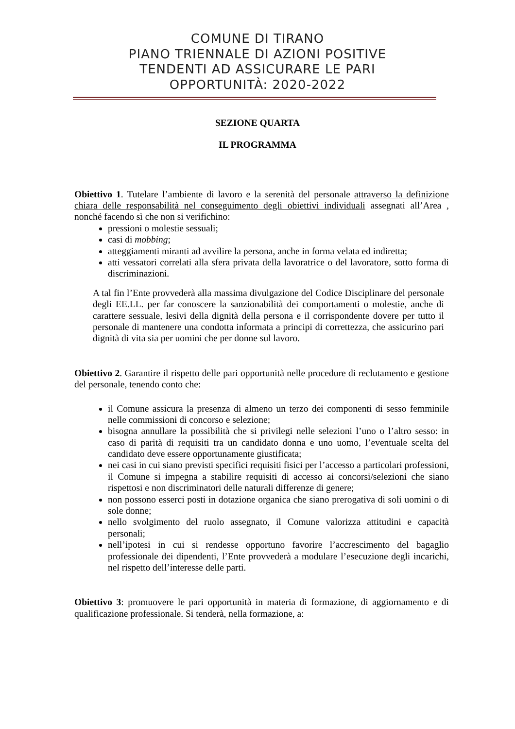COMUNE DI TIRANO
PIANO TRIENNALE DI AZIONI POSITIVE
TENDENTI AD ASSICURARE LE PARI
OPPORTUNITÀ: 2020-2022
SEZIONE QUARTA
IL PROGRAMMA
Obiettivo 1. Tutelare l’ambiente di lavoro e la serenità del personale attraverso la definizione chiara delle responsabilità nel conseguimento degli obiettivi individuali assegnati all’Area , nonché facendo sì che non si verifichino:
pressioni o molestie sessuali;
casi di mobbing;
atteggiamenti miranti ad avvilire la persona, anche in forma velata ed indiretta;
atti vessatori correlati alla sfera privata della lavoratrice o del lavoratore, sotto forma di discriminazioni.
A tal fin l’Ente provvederà alla massima divulgazione del Codice Disciplinare del personale degli EE.LL. per far conoscere la sanzionabilità dei comportamenti o molestie, anche di carattere sessuale, lesivi della dignità della persona e il corrispondente dovere per tutto il personale di mantenere una condotta informata a principi di correttezza, che assicurino pari dignità di vita sia per uomini che per donne sul lavoro.
Obiettivo 2. Garantire il rispetto delle pari opportunità nelle procedure di reclutamento e gestione del personale, tenendo conto che:
il Comune assicura la presenza di almeno un terzo dei componenti di sesso femminile nelle commissioni di concorso e selezione;
bisogna annullare la possibilità che si privilegi nelle selezioni l’uno o l’altro sesso: in caso di parità di requisiti tra un candidato donna e uno uomo, l’eventuale scelta del candidato deve essere opportunamente giustificata;
nei casi in cui siano previsti specifici requisiti fisici per l’accesso a particolari professioni, il Comune si impegna a stabilire requisiti di accesso ai concorsi/selezioni che siano rispettosi e non discriminatori delle naturali differenze di genere;
non possono esserci posti in dotazione organica che siano prerogativa di soli uomini o di sole donne;
nello svolgimento del ruolo assegnato, il Comune valorizza attitudini e capacità personali;
nell’ipotesi in cui si rendesse opportuno favorire l’accrescimento del bagaglio professionale dei dipendenti, l’Ente provvederà a modulare l’esecuzione degli incarichi, nel rispetto dell’interesse delle parti.
Obiettivo 3: promuovere le pari opportunità in materia di formazione, di aggiornamento e di qualificazione professionale. Si tenderà, nella formazione, a: